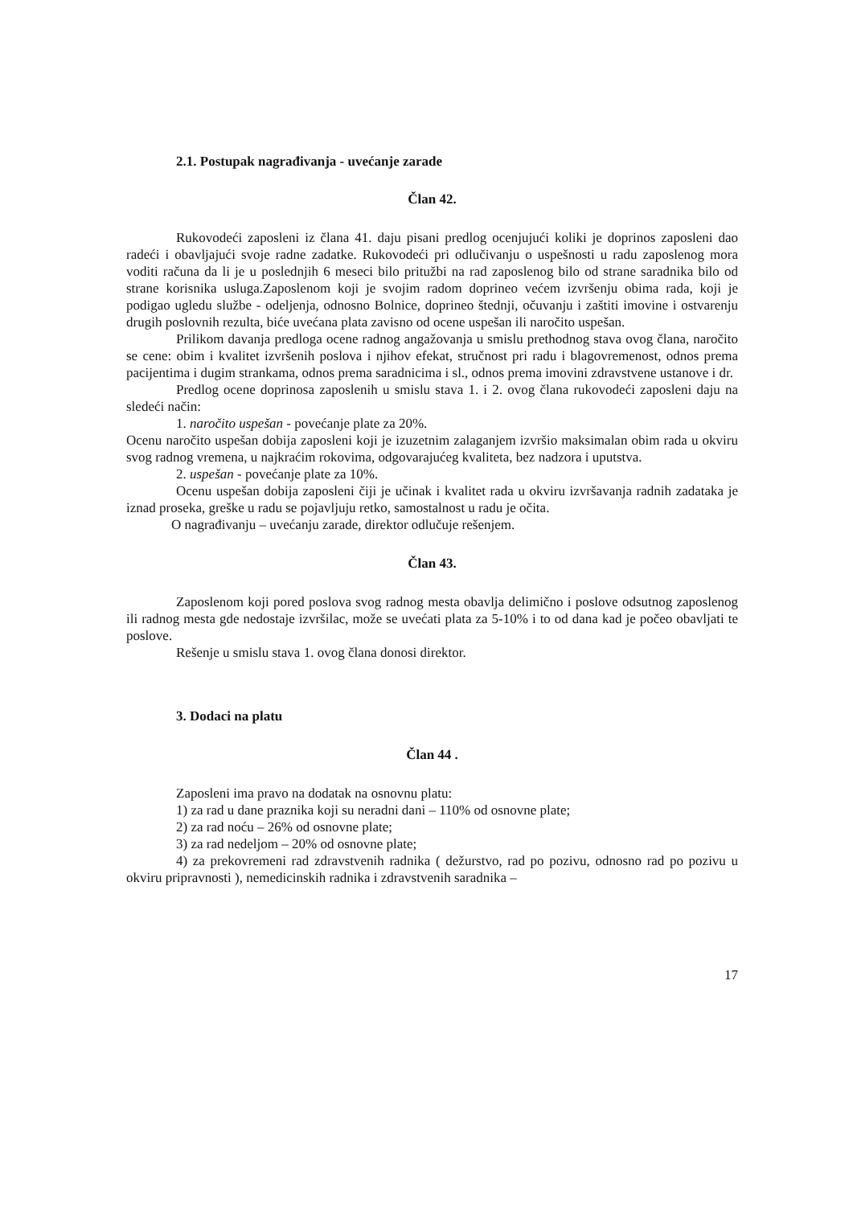2.1. Postupak nagrađivanja - uvećanje zarade
Član 42.
Rukovodeći zaposleni iz člana 41. daju pisani predlog ocenjujući koliki je doprinos zaposleni dao radeći i obavljajući svoje radne zadatke. Rukovodeći pri odlučivanju o uspešnosti u radu zaposlenog mora voditi računa da li je u poslednjih 6 meseci bilo pritužbi na rad zaposlenog bilo od strane saradnika bilo od strane korisnika usluga.Zaposlenom koji je svojim radom doprineo većem izvršenju obima rada, koji je podigao ugledu službe - odeljenja, odnosno Bolnice, doprineo štednji, očuvanju i zaštiti imovine i ostvarenju drugih poslovnih rezulta, biće uvećana plata zavisno od ocene uspešan ili naročito uspešan.
Prilikom davanja predloga ocene radnog angažovanja u smislu prethodnog stava ovog člana, naročito se cene: obim i kvalitet izvršenih poslova i njihov efekat, stručnost pri radu i blagovremenost, odnos prema pacijentima i dugim strankama, odnos prema saradnicima i sl., odnos prema imovini zdravstvene ustanove i dr.
Predlog ocene doprinosa zaposlenih u smislu stava 1. i 2. ovog člana rukovodeći zaposleni daju na sledeći način:
1. naročito uspešan - povećanje plate za 20%.
Ocenu naročito uspešan dobija zaposleni koji je izuzetnim zalaganjem izvršio maksimalan obim rada u okviru svog radnog vremena, u najkraćim rokovima, odgovarajućeg kvaliteta, bez nadzora i uputstva.
2. uspešan - povećanje plate za 10%.
Ocenu uspešan dobija zaposleni čiji je učinak i kvalitet rada u okviru izvršavanja radnih zadataka je iznad proseka, greške u radu se pojavljuju retko, samostalnost u radu je očita.
O nagrađivanju – uvećanju zarade, direktor odlučuje rešenjem.
Član 43.
Zaposlenom koji pored poslova svog radnog mesta obavlja delimično i poslove odsutnog zaposlenog ili radnog mesta gde nedostaje izvršilac, može se uvećati plata za 5-10% i to od dana kad je počeo obavljati te poslove.
Rešenje u smislu stava 1. ovog člana donosi direktor.
3. Dodaci na platu
Član 44 .
Zaposleni ima pravo na dodatak na osnovnu platu:
1) za rad u dane praznika koji su neradni dani – 110% od osnovne plate;
2) za rad noću – 26% od osnovne plate;
3) za rad nedeljom – 20% od osnovne plate;
4) za prekovremeni rad zdravstvenih radnika ( dežurstvo, rad po pozivu, odnosno rad po pozivu u okviru pripravnosti ), nemedicinskih radnika i zdravstvenih saradnika –
17